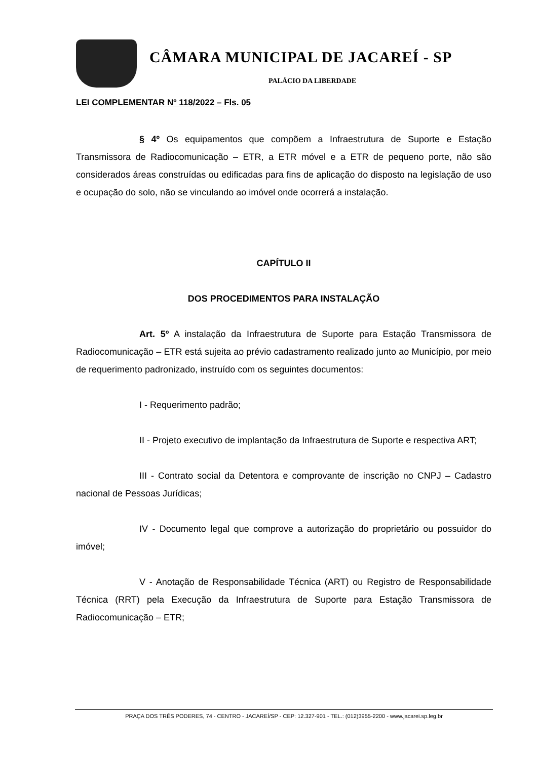CÂMARA MUNICIPAL DE JACAREÍ - SP
PALÁCIO DA LIBERDADE
LEI COMPLEMENTAR Nº 118/2022 – Fls. 05
§ 4º Os equipamentos que compõem a Infraestrutura de Suporte e Estação Transmissora de Radiocomunicação – ETR, a ETR móvel e a ETR de pequeno porte, não são considerados áreas construídas ou edificadas para fins de aplicação do disposto na legislação de uso e ocupação do solo, não se vinculando ao imóvel onde ocorrerá a instalação.
CAPÍTULO II
DOS PROCEDIMENTOS PARA INSTALAÇÃO
Art. 5º A instalação da Infraestrutura de Suporte para Estação Transmissora de Radiocomunicação – ETR está sujeita ao prévio cadastramento realizado junto ao Município, por meio de requerimento padronizado, instruído com os seguintes documentos:
I - Requerimento padrão;
II - Projeto executivo de implantação da Infraestrutura de Suporte e respectiva ART;
III - Contrato social da Detentora e comprovante de inscrição no CNPJ – Cadastro nacional de Pessoas Jurídicas;
IV - Documento legal que comprove a autorização do proprietário ou possuidor do imóvel;
V - Anotação de Responsabilidade Técnica (ART) ou Registro de Responsabilidade Técnica (RRT) pela Execução da Infraestrutura de Suporte para Estação Transmissora de Radiocomunicação – ETR;
PRAÇA DOS TRÊS PODERES, 74 - CENTRO - JACAREÍ/SP - CEP: 12.327-901 - TEL.: (012)3955-2200 - www.jacarei.sp.leg.br